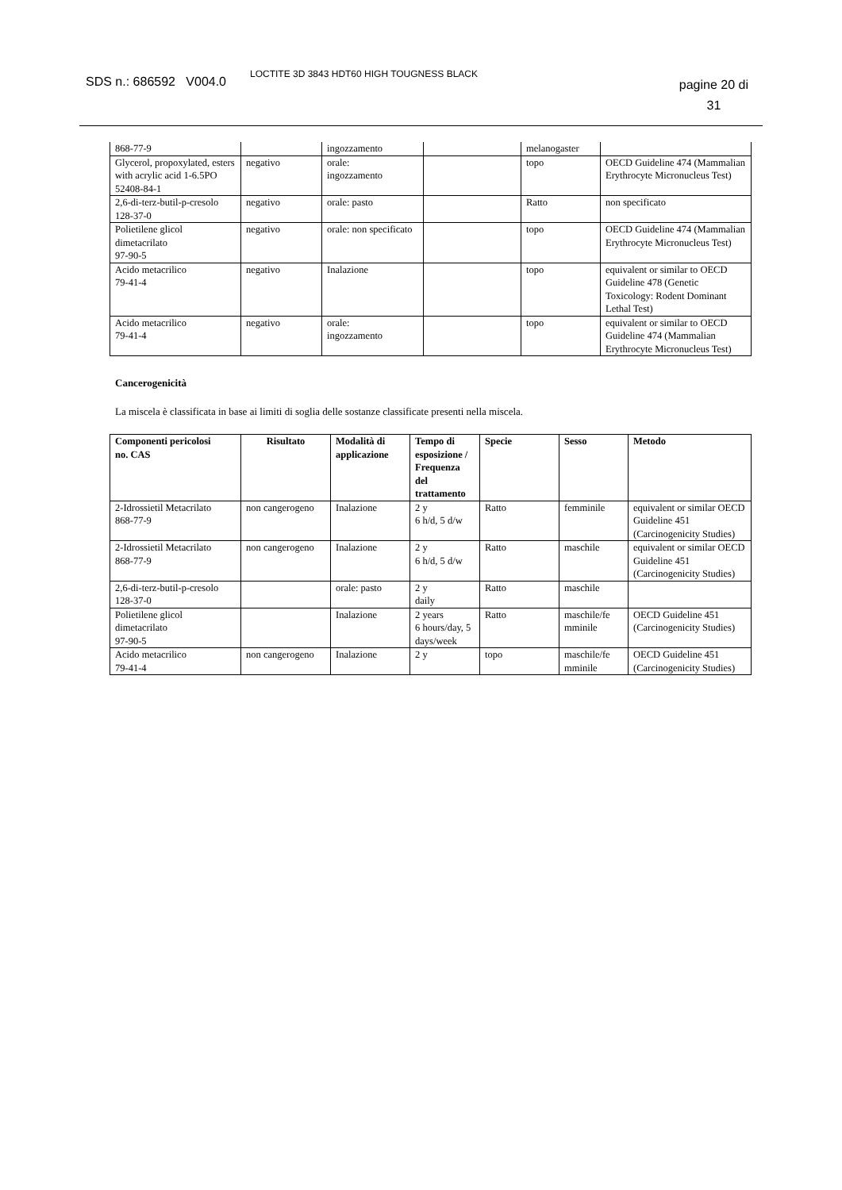SDS n.: 686592 V004.0
LOCTITE 3D 3843 HDT60 HIGH TOUGNESS BLACK
pagine 20 di
31
| 868-77-9 | | ingozzamento | | melanogaster | |
| Glycerol, propoxylated, esters with acrylic acid 1-6.5PO 52408-84-1 | negativo | orale: ingozzamento | | topo | OECD Guideline 474 (Mammalian Erythrocyte Micronucleus Test) |
| 2,6-di-terz-butil-p-cresolo 128-37-0 | negativo | orale: pasto | | Ratto | non specificato |
| Polietilene glicol dimetacrilato 97-90-5 | negativo | orale: non specificato | | topo | OECD Guideline 474 (Mammalian Erythrocyte Micronucleus Test) |
| Acido metacrilico 79-41-4 | negativo | Inalazione | | topo | equivalent or similar to OECD Guideline 478 (Genetic Toxicology: Rodent Dominant Lethal Test) |
| Acido metacrilico 79-41-4 | negativo | orale: ingozzamento | | topo | equivalent or similar to OECD Guideline 474 (Mammalian Erythrocyte Micronucleus Test) |
Cancerogenicità
La miscela è classificata in base ai limiti di soglia delle sostanze classificate presenti nella miscela.
| Componenti pericolosi no. CAS | Risultato | Modalità di applicazione | Tempo di esposizione / Frequenza del trattamento | Specie | Sesso | Metodo |
| --- | --- | --- | --- | --- | --- | --- |
| 2-Idrossietil Metacrilato 868-77-9 | non cangerogeno | Inalazione | 2 y 6 h/d, 5 d/w | Ratto | femminile | equivalent or similar OECD Guideline 451 (Carcinogenicity Studies) |
| 2-Idrossietil Metacrilato 868-77-9 | non cangerogeno | Inalazione | 2 y 6 h/d, 5 d/w | Ratto | maschile | equivalent or similar OECD Guideline 451 (Carcinogenicity Studies) |
| 2,6-di-terz-butil-p-cresolo 128-37-0 | | orale: pasto | 2 y daily | Ratto | maschile | |
| Polietilene glicol dimetacrilato 97-90-5 | | Inalazione | 2 years 6 hours/day, 5 days/week | Ratto | maschile/fe mminile | OECD Guideline 451 (Carcinogenicity Studies) |
| Acido metacrilico 79-41-4 | non cangerogeno | Inalazione | 2 y | topo | maschile/fe mminile | OECD Guideline 451 (Carcinogenicity Studies) |